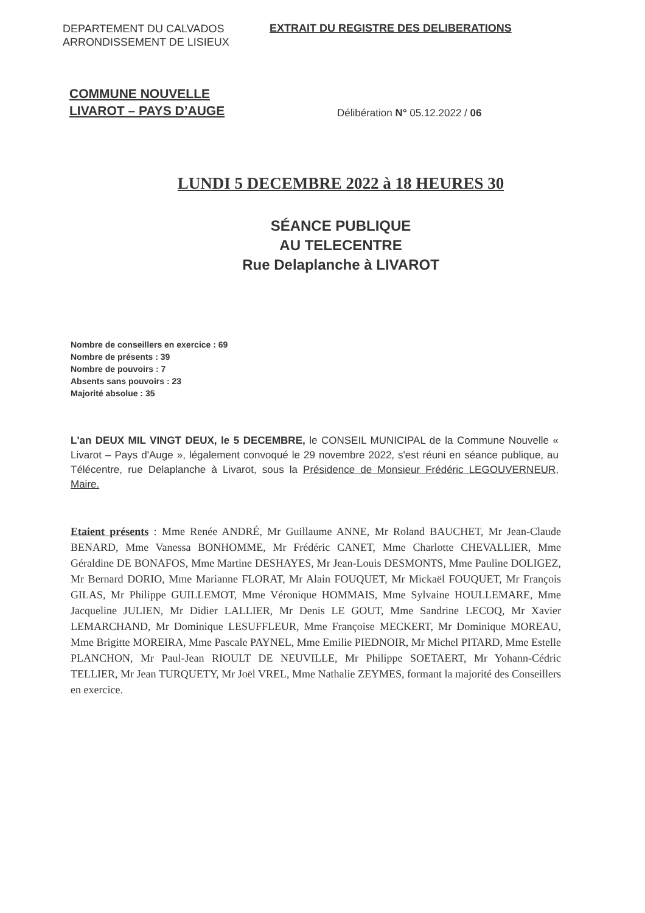DEPARTEMENT DU CALVADOS
ARRONDISSEMENT DE LISIEUX
EXTRAIT DU REGISTRE DES DELIBERATIONS
COMMUNE NOUVELLE
LIVAROT – PAYS D’AUGE
Délibération N° 05.12.2022 / 06
LUNDI 5 DECEMBRE 2022 à 18 HEURES 30
SÉANCE PUBLIQUE
AU TELECENTRE
Rue Delaplanche à LIVAROT
Nombre de conseillers en exercice : 69
Nombre de présents : 39
Nombre de pouvoirs : 7
Absents sans pouvoirs : 23
Majorité absolue : 35
L'an DEUX MIL VINGT DEUX, le 5 DECEMBRE, le CONSEIL MUNICIPAL de la Commune Nouvelle « Livarot – Pays d'Auge », légalement convoqué le 29 novembre 2022, s'est réuni en séance publique, au Télécentre, rue Delaplanche à Livarot, sous la Présidence de Monsieur Frédéric LEGOUVERNEUR, Maire.
Etaient présents : Mme Renée ANDRÉ, Mr Guillaume ANNE, Mr Roland BAUCHET, Mr Jean-Claude BENARD, Mme Vanessa BONHOMME, Mr Frédéric CANET, Mme Charlotte CHEVALLIER, Mme Géraldine DE BONAFOS, Mme Martine DESHAYES, Mr Jean-Louis DESMONTS, Mme Pauline DOLIGEZ, Mr Bernard DORIO, Mme Marianne FLORAT, Mr Alain FOUQUET, Mr Mickaël FOUQUET, Mr François GILAS, Mr Philippe GUILLEMOT, Mme Véronique HOMMAIS, Mme Sylvaine HOULLEMARE, Mme Jacqueline JULIEN, Mr Didier LALLIER, Mr Denis LE GOUT, Mme Sandrine LECOQ, Mr Xavier LEMARCHAND, Mr Dominique LESUFFLEUR, Mme Françoise MECKERT, Mr Dominique MOREAU, Mme Brigitte MOREIRA, Mme Pascale PAYNEL, Mme Emilie PIEDNOIR, Mr Michel PITARD, Mme Estelle PLANCHON, Mr Paul-Jean RIOULT DE NEUVILLE, Mr Philippe SOETAERT, Mr Yohann-Cédric TELLIER, Mr Jean TURQUETY, Mr Joël VREL, Mme Nathalie ZEYMES, formant la majorité des Conseillers en exercice.